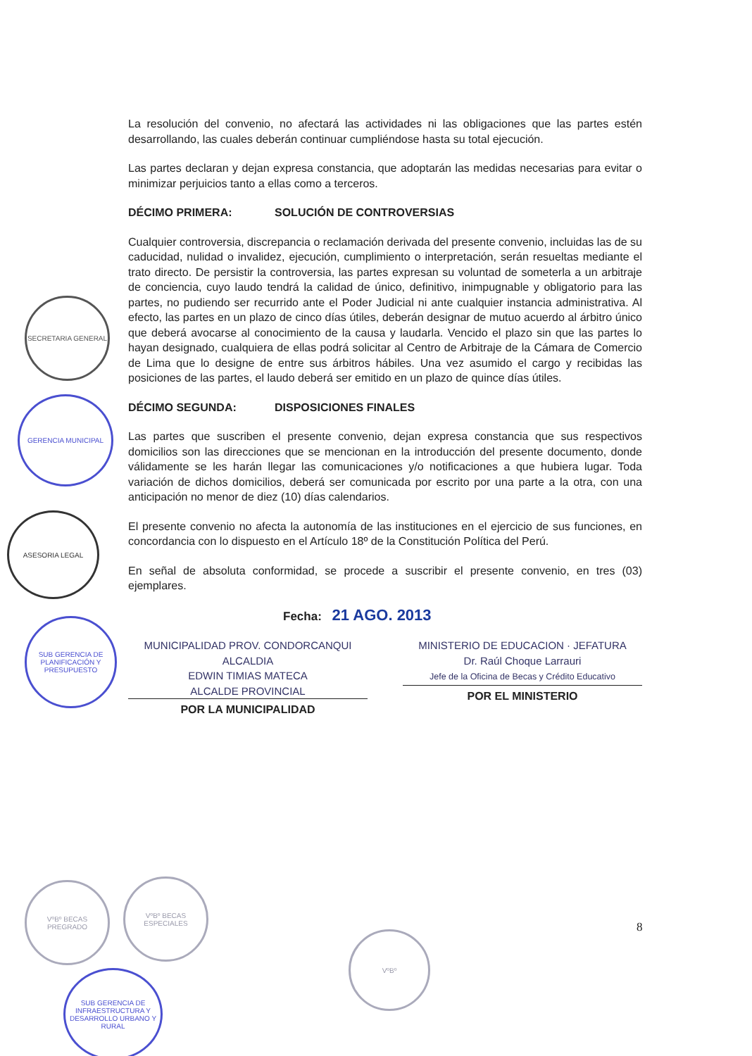SECRETARIA GENERAL
GERENCIA MUNICIPAL
ASESORIA LEGAL
SUB GERENCIA DE PLANIFICACIÓN Y PRESUPUESTO
La resolución del convenio, no afectará las actividades ni las obligaciones que las partes estén desarrollando, las cuales deberán continuar cumpliéndose hasta su total ejecución.
Las partes declaran y dejan expresa constancia, que adoptarán las medidas necesarias para evitar o minimizar perjuicios tanto a ellas como a terceros.
DÉCIMO PRIMERA: SOLUCIÓN DE CONTROVERSIAS
Cualquier controversia, discrepancia o reclamación derivada del presente convenio, incluidas las de su caducidad, nulidad o invalidez, ejecución, cumplimiento o interpretación, serán resueltas mediante el trato directo. De persistir la controversia, las partes expresan su voluntad de someterla a un arbitraje de conciencia, cuyo laudo tendrá la calidad de único, definitivo, inimpugnable y obligatorio para las partes, no pudiendo ser recurrido ante el Poder Judicial ni ante cualquier instancia administrativa. Al efecto, las partes en un plazo de cinco días útiles, deberán designar de mutuo acuerdo al árbitro único que deberá avocarse al conocimiento de la causa y laudarla. Vencido el plazo sin que las partes lo hayan designado, cualquiera de ellas podrá solicitar al Centro de Arbitraje de la Cámara de Comercio de Lima que lo designe de entre sus árbitros hábiles. Una vez asumido el cargo y recibidas las posiciones de las partes, el laudo deberá ser emitido en un plazo de quince días útiles.
DÉCIMO SEGUNDA: DISPOSICIONES FINALES
Las partes que suscriben el presente convenio, dejan expresa constancia que sus respectivos domicilios son las direcciones que se mencionan en la introducción del presente documento, donde válidamente se les harán llegar las comunicaciones y/o notificaciones a que hubiera lugar. Toda variación de dichos domicilios, deberá ser comunicada por escrito por una parte a la otra, con una anticipación no menor de diez (10) días calendarios.
El presente convenio no afecta la autonomía de las instituciones en el ejercicio de sus funciones, en concordancia con lo dispuesto en el Artículo 18º de la Constitución Política del Perú.
En señal de absoluta conformidad, se procede a suscribir el presente convenio, en tres (03) ejemplares.
Fecha: 21 AGO. 2013
MUNICIPALIDAD PROV. CONDORCANQUI
ALCALDIA
EDWIN TIMIAS MATECA
ALCALDE PROVINCIAL
POR LA MUNICIPALIDAD
MINISTERIO DE EDUCACION · JEFATURA
Dr. Raúl Choque Larrauri
Jefe de la Oficina de Becas y Crédito Educativo
POR EL MINISTERIO
8
VºBº BECAS PREGRADO
VºBº BECAS ESPECIALES
VºBº
SUB GERENCIA DE INFRAESTRUCTURA Y DESARROLLO URBANO Y RURAL